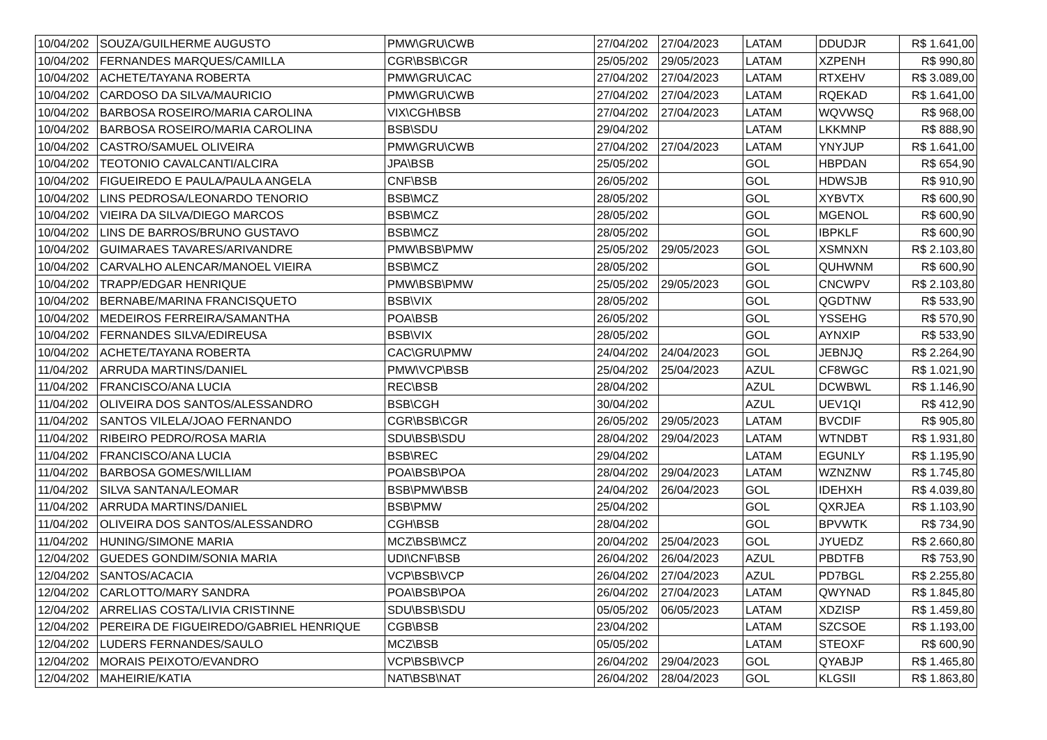| 10/04/202 | SOUZA/GUILHERME AUGUSTO | PMW\GRU\CWB | 27/04/202 | 27/04/2023 | LATAM | DDUDJR | R$ 1.641,00 |
| 10/04/202 | FERNANDES MARQUES/CAMILLA | CGR\BSB\CGR | 25/05/202 | 29/05/2023 | LATAM | XZPENH | R$ 990,80 |
| 10/04/202 | ACHETE/TAYANA ROBERTA | PMW\GRU\CAC | 27/04/202 | 27/04/2023 | LATAM | RTXEHV | R$ 3.089,00 |
| 10/04/202 | CARDOSO DA SILVA/MAURICIO | PMW\GRU\CWB | 27/04/202 | 27/04/2023 | LATAM | RQEKAD | R$ 1.641,00 |
| 10/04/202 | BARBOSA ROSEIRO/MARIA CAROLINA | VIX\CGH\BSB | 27/04/202 | 27/04/2023 | LATAM | WQVWSQ | R$ 968,00 |
| 10/04/202 | BARBOSA ROSEIRO/MARIA CAROLINA | BSB\SDU | 29/04/202 | | LATAM | LKKMNP | R$ 888,90 |
| 10/04/202 | CASTRO/SAMUEL OLIVEIRA | PMW\GRU\CWB | 27/04/202 | 27/04/2023 | LATAM | YNYJUP | R$ 1.641,00 |
| 10/04/202 | TEOTONIO CAVALCANTI/ALCIRA | JPA\BSB | 25/05/202 | | GOL | HBPDAN | R$ 654,90 |
| 10/04/202 | FIGUEIREDO E PAULA/PAULA ANGELA | CNF\BSB | 26/05/202 | | GOL | HDWSJB | R$ 910,90 |
| 10/04/202 | LINS PEDROSA/LEONARDO TENORIO | BSB\MCZ | 28/05/202 | | GOL | XYBVTX | R$ 600,90 |
| 10/04/202 | VIEIRA DA SILVA/DIEGO MARCOS | BSB\MCZ | 28/05/202 | | GOL | MGENOL | R$ 600,90 |
| 10/04/202 | LINS DE BARROS/BRUNO GUSTAVO | BSB\MCZ | 28/05/202 | | GOL | IBPKLF | R$ 600,90 |
| 10/04/202 | GUIMARAES TAVARES/ARIVANDRE | PMW\BSB\PMW | 25/05/202 | 29/05/2023 | GOL | XSMNXN | R$ 2.103,80 |
| 10/04/202 | CARVALHO ALENCAR/MANOEL VIEIRA | BSB\MCZ | 28/05/202 | | GOL | QUHWNM | R$ 600,90 |
| 10/04/202 | TRAPP/EDGAR HENRIQUE | PMW\BSB\PMW | 25/05/202 | 29/05/2023 | GOL | CNCWPV | R$ 2.103,80 |
| 10/04/202 | BERNABE/MARINA FRANCISQUETO | BSB\VIX | 28/05/202 | | GOL | QGDTNW | R$ 533,90 |
| 10/04/202 | MEDEIROS FERREIRA/SAMANTHA | POA\BSB | 26/05/202 | | GOL | YSSEHG | R$ 570,90 |
| 10/04/202 | FERNANDES SILVA/EDIREUSA | BSB\VIX | 28/05/202 | | GOL | AYNXIP | R$ 533,90 |
| 10/04/202 | ACHETE/TAYANA ROBERTA | CAC\GRU\PMW | 24/04/202 | 24/04/2023 | GOL | JEBNJQ | R$ 2.264,90 |
| 11/04/202 | ARRUDA MARTINS/DANIEL | PMW\VCP\BSB | 25/04/202 | 25/04/2023 | AZUL | CF8WGC | R$ 1.021,90 |
| 11/04/202 | FRANCISCO/ANA LUCIA | REC\BSB | 28/04/202 | | AZUL | DCWBWL | R$ 1.146,90 |
| 11/04/202 | OLIVEIRA DOS SANTOS/ALESSANDRO | BSB\CGH | 30/04/202 | | AZUL | UEV1QI | R$ 412,90 |
| 11/04/202 | SANTOS VILELA/JOAO FERNANDO | CGR\BSB\CGR | 26/05/202 | 29/05/2023 | LATAM | BVCDIF | R$ 905,80 |
| 11/04/202 | RIBEIRO PEDRO/ROSA MARIA | SDU\BSB\SDU | 28/04/202 | 29/04/2023 | LATAM | WTNDBT | R$ 1.931,80 |
| 11/04/202 | FRANCISCO/ANA LUCIA | BSB\REC | 29/04/202 | | LATAM | EGUNLY | R$ 1.195,90 |
| 11/04/202 | BARBOSA GOMES/WILLIAM | POA\BSB\POA | 28/04/202 | 29/04/2023 | LATAM | WZNZNW | R$ 1.745,80 |
| 11/04/202 | SILVA SANTANA/LEOMAR | BSB\PMW\BSB | 24/04/202 | 26/04/2023 | GOL | IDEHXH | R$ 4.039,80 |
| 11/04/202 | ARRUDA MARTINS/DANIEL | BSB\PMW | 25/04/202 | | GOL | QXRJEA | R$ 1.103,90 |
| 11/04/202 | OLIVEIRA DOS SANTOS/ALESSANDRO | CGH\BSB | 28/04/202 | | GOL | BPVWTK | R$ 734,90 |
| 11/04/202 | HUNING/SIMONE MARIA | MCZ\BSB\MCZ | 20/04/202 | 25/04/2023 | GOL | JYUEDZ | R$ 2.660,80 |
| 12/04/202 | GUEDES GONDIM/SONIA MARIA | UDI\CNF\BSB | 26/04/202 | 26/04/2023 | AZUL | PBDTFB | R$ 753,90 |
| 12/04/202 | SANTOS/ACACIA | VCP\BSB\VCP | 26/04/202 | 27/04/2023 | AZUL | PD7BGL | R$ 2.255,80 |
| 12/04/202 | CARLOTTO/MARY SANDRA | POA\BSB\POA | 26/04/202 | 27/04/2023 | LATAM | QWYNAD | R$ 1.845,80 |
| 12/04/202 | ARRELIAS COSTA/LIVIA CRISTINNE | SDU\BSB\SDU | 05/05/202 | 06/05/2023 | LATAM | XDZISP | R$ 1.459,80 |
| 12/04/202 | PEREIRA DE FIGUEIREDO/GABRIEL HENRIQUE | CGB\BSB | 23/04/202 | | LATAM | SZCSOE | R$ 1.193,00 |
| 12/04/202 | LUDERS FERNANDES/SAULO | MCZ\BSB | 05/05/202 | | LATAM | STEOXF | R$ 600,90 |
| 12/04/202 | MORAIS PEIXOTO/EVANDRO | VCP\BSB\VCP | 26/04/202 | 29/04/2023 | GOL | QYABJP | R$ 1.465,80 |
| 12/04/202 | MAHEIRIE/KATIA | NAT\BSB\NAT | 26/04/202 | 28/04/2023 | GOL | KLGSII | R$ 1.863,80 |